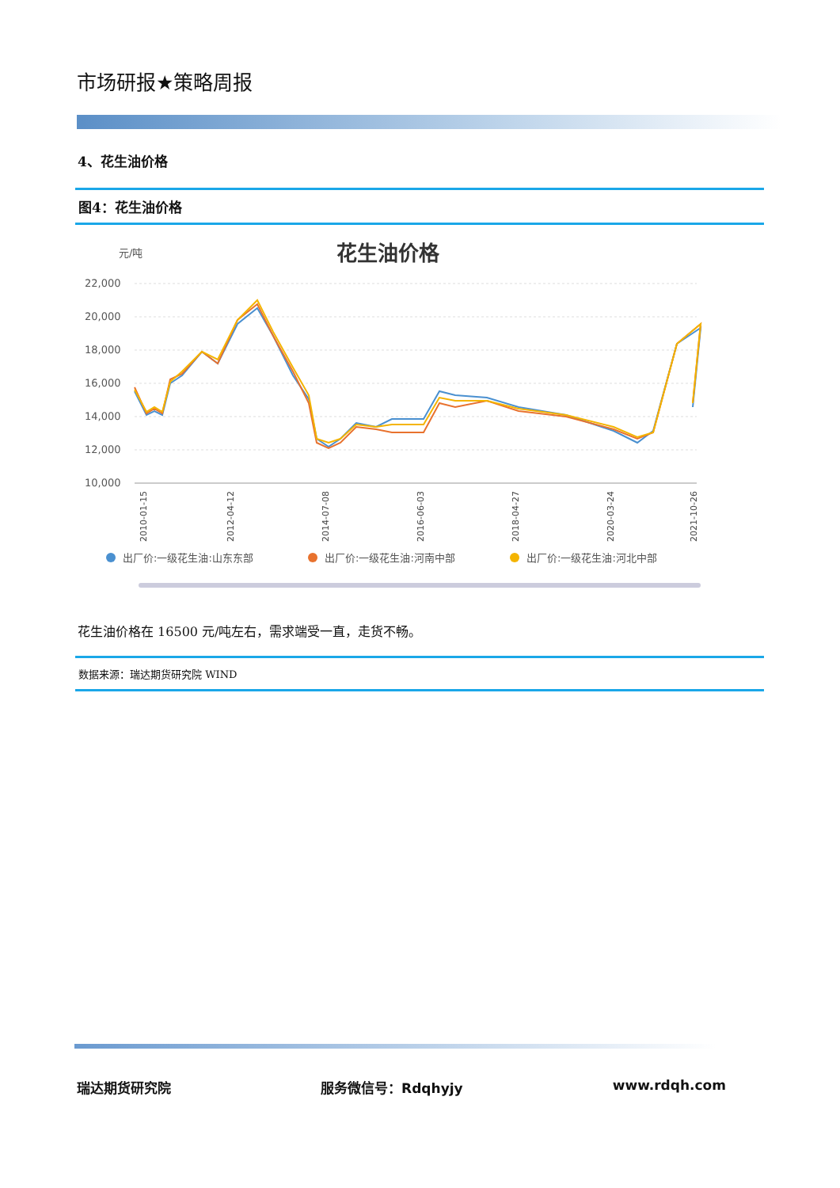市场研报★策略周报
4、花生油价格
图4：花生油价格
元/吨
花生油价格
22,000
20,000
18,000
16,000
14,000
12,000
10,000
2010-01-15
2012-04-12
2014-07-08
2016-06-03
2018-04-27
2020-03-24
2021-10-26
出厂价:一级花生油:山东东部
出厂价:一级花生油:河南中部
出厂价:一级花生油:河北中部
花生油价格在 16500 元/吨左右，需求端受一直，走货不畅。
数据来源：瑞达期货研究院 WIND
瑞达期货研究院 服务微信号：Rdqhyjy www.rdqh.com